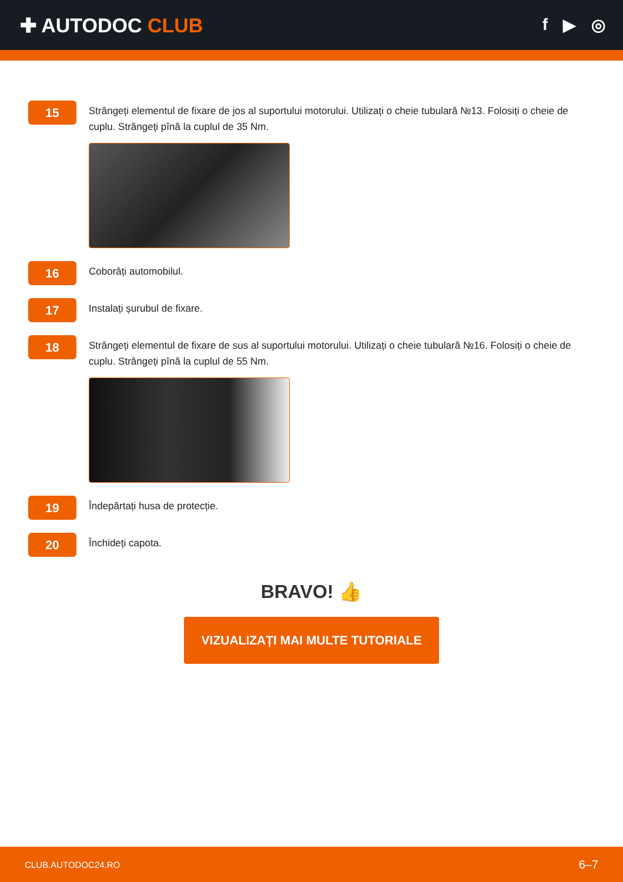✚ AUTODOC CLUB
f ▶ ◎
15
Strângeți elementul de fixare de jos al suportului motorului. Utilizați o cheie tubulară №13. Folosiți o cheie de cuplu. Strângeți pînă la cuplul de 35 Nm.
16
Coborâți automobilul.
17
Instalați șurubul de fixare.
18
Strângeți elementul de fixare de sus al suportului motorului. Utilizați o cheie tubulară №16. Folosiți o cheie de cuplu. Strângeți pînă la cuplul de 55 Nm.
19
Îndepărtați husa de protecție.
20
Închideți capota.
BRAVO! 👍
VIZUALIZAȚI MAI MULTE TUTORIALE
CLUB.AUTODOC24.RO 6–7